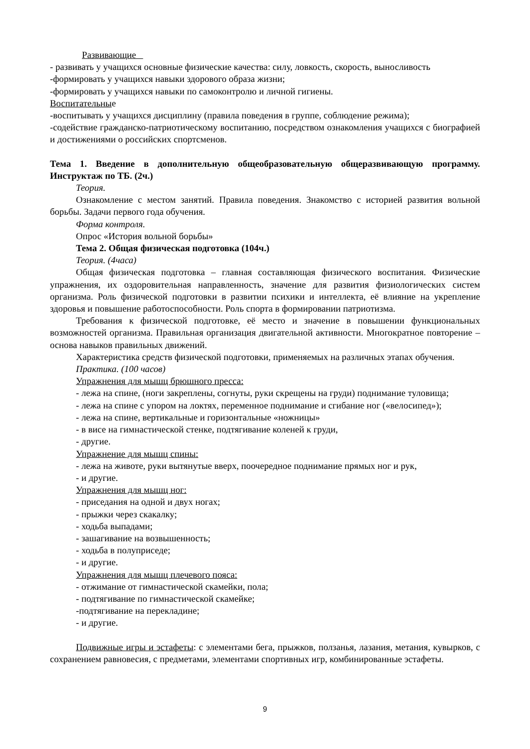Развивающие
- развивать у учащихся основные физические качества: силу, ловкость, скорость, выносливость
-формировать у учащихся навыки здорового образа жизни;
-формировать у учащихся навыки по самоконтролю и личной гигиены.
Воспитательные
-воспитывать у учащихся дисциплину (правила поведения в группе, соблюдение режима);
-содействие гражданско-патриотическому воспитанию, посредством ознакомления учащихся с биографией и достижениями о российских спортсменов.
Тема 1. Введение в дополнительную общеобразовательную общеразвивающую программу. Инструктаж по ТБ. (2ч.)
Теория.
Ознакомление с местом занятий. Правила поведения. Знакомство с историей развития вольной борьбы. Задачи первого года обучения.
Форма контроля.
Опрос «История вольной борьбы»
Тема 2. Общая физическая подготовка (104ч.)
Теория. (4часа)
Общая физическая подготовка – главная составляющая физического воспитания. Физические упражнения, их оздоровительная направленность, значение для развития физиологических систем организма. Роль физической подготовки в развитии психики и интеллекта, её влияние на укрепление здоровья и повышение работоспособности. Роль спорта в формировании патриотизма.
Требования к физической подготовке, её место и значение в повышении функциональных возможностей организма. Правильная организация двигательной активности. Многократное повторение – основа навыков правильных движений.
Характеристика средств физической подготовки, применяемых на различных этапах обучения.
Практика. (100 часов)
Упражнения для мышц брюшного пресса:
- лежа на спине, (ноги закреплены, согнуты, руки скрещены на груди) поднимание туловища;
- лежа на спине с упором на локтях, переменное поднимание и сгибание ног («велосипед»);
- лежа на спине, вертикальные и горизонтальные «ножницы»
- в висе на гимнастической стенке, подтягивание коленей к груди,
- другие.
Упражнение для мышц спины:
- лежа на животе, руки вытянутые вверх, поочередное поднимание прямых ног и рук,
- и другие.
Упражнения для мышц ног:
- приседания на одной и двух ногах;
- прыжки через скакалку;
- ходьба выпадами;
- зашагивание на возвышенность;
- ходьба в полуприседе;
- и другие.
Упражнения для мышц плечевого пояса:
- отжимание от гимнастической скамейки, пола;
- подтягивание по гимнастической скамейке;
-подтягивание на перекладине;
- и другие.
Подвижные игры и эстафеты: с элементами бега, прыжков, ползанья, лазания, метания, кувырков, с сохранением равновесия, с предметами, элементами спортивных игр, комбинированные эстафеты.
9